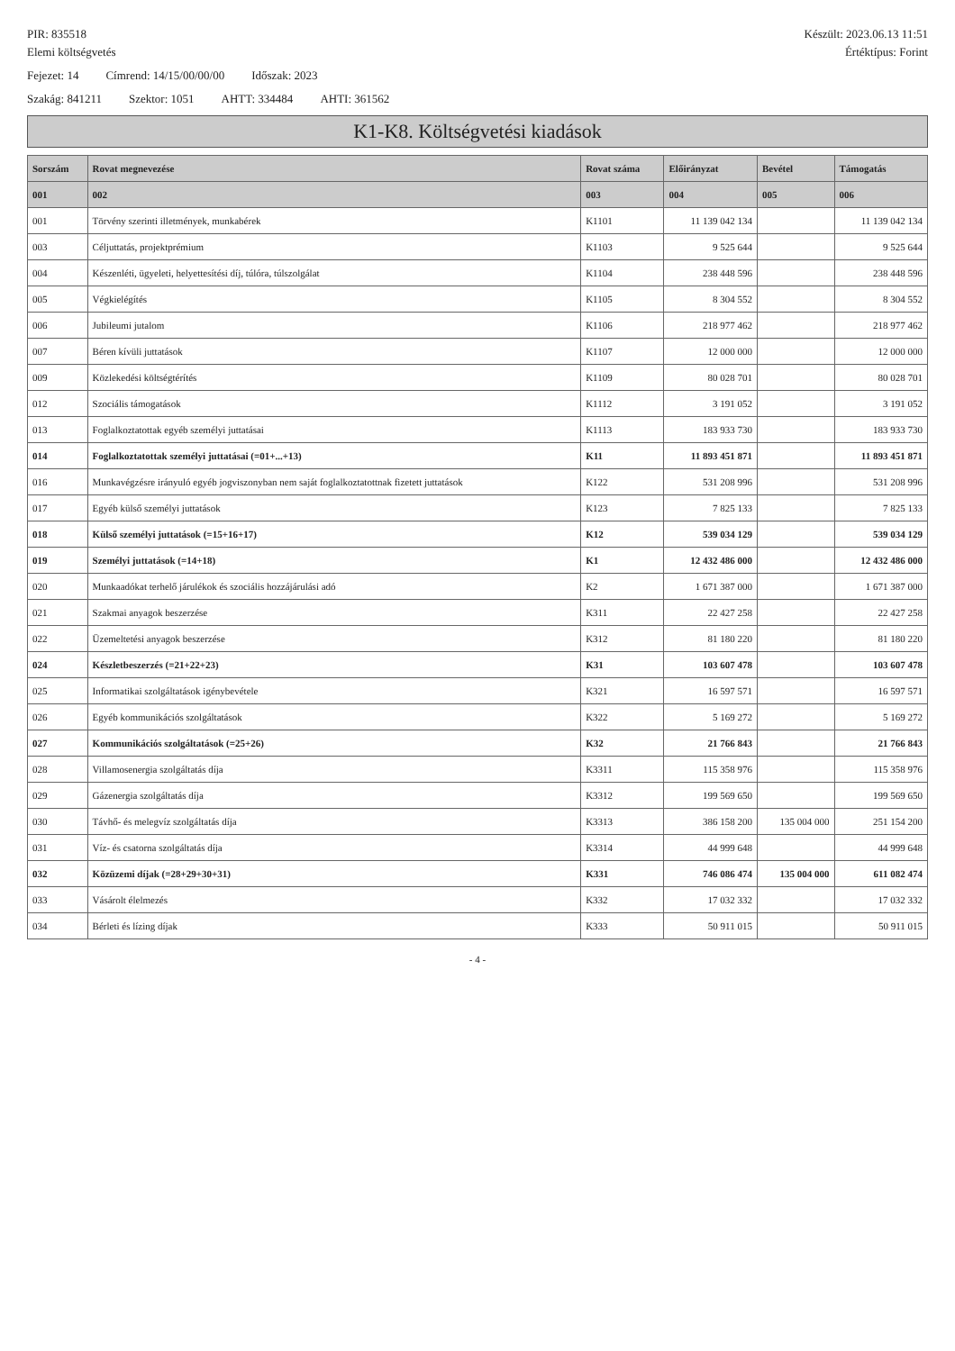PIR: 835518 Készült: 2023.06.13 11:51
Elemi költségvetés Értéktípus: Forint
Fejezet: 14 Címrend: 14/15/00/00/00 Időszak: 2023
Szakág: 841211 Szektor: 1051 AHTT: 334484 AHTI: 361562
K1-K8. Költségvetési kiadások
| Sorszám | Rovat megnevezése | Rovat száma | Előirányzat | Bevétel | Támogatás |
| --- | --- | --- | --- | --- | --- |
| 001 | 002 | 003 | 004 | 005 | 006 |
| 001 | Törvény szerinti illetmények, munkabérek | K1101 | 11 139 042 134 | | 11 139 042 134 |
| 003 | Céljuttatás, projektprémium | K1103 | 9 525 644 | | 9 525 644 |
| 004 | Készenléti, ügyeleti, helyettesítési díj, túlóra, túlszolgálat | K1104 | 238 448 596 | | 238 448 596 |
| 005 | Végkielégítés | K1105 | 8 304 552 | | 8 304 552 |
| 006 | Jubileumi jutalom | K1106 | 218 977 462 | | 218 977 462 |
| 007 | Béren kívüli juttatások | K1107 | 12 000 000 | | 12 000 000 |
| 009 | Közlekedési költségtérítés | K1109 | 80 028 701 | | 80 028 701 |
| 012 | Szociális támogatások | K1112 | 3 191 052 | | 3 191 052 |
| 013 | Foglalkoztatottak egyéb személyi juttatásai | K1113 | 183 933 730 | | 183 933 730 |
| 014 | Foglalkoztatottak személyi juttatásai (=01+...+13) | K11 | 11 893 451 871 | | 11 893 451 871 |
| 016 | Munkavégzésre irányuló egyéb jogviszonyban nem saját foglalkoztatottnak fizetett juttatások | K122 | 531 208 996 | | 531 208 996 |
| 017 | Egyéb külső személyi juttatások | K123 | 7 825 133 | | 7 825 133 |
| 018 | Külső személyi juttatások (=15+16+17) | K12 | 539 034 129 | | 539 034 129 |
| 019 | Személyi juttatások (=14+18) | K1 | 12 432 486 000 | | 12 432 486 000 |
| 020 | Munkaadókat terhelő járulékok és szociális hozzájárulási adó | K2 | 1 671 387 000 | | 1 671 387 000 |
| 021 | Szakmai anyagok beszerzése | K311 | 22 427 258 | | 22 427 258 |
| 022 | Üzemeltetési anyagok beszerzése | K312 | 81 180 220 | | 81 180 220 |
| 024 | Készletbeszerzés (=21+22+23) | K31 | 103 607 478 | | 103 607 478 |
| 025 | Informatikai szolgáltatások igénybevétele | K321 | 16 597 571 | | 16 597 571 |
| 026 | Egyéb kommunikációs szolgáltatások | K322 | 5 169 272 | | 5 169 272 |
| 027 | Kommunikációs szolgáltatások (=25+26) | K32 | 21 766 843 | | 21 766 843 |
| 028 | Villamosenergia szolgáltatás díja | K3311 | 115 358 976 | | 115 358 976 |
| 029 | Gázenergia szolgáltatás díja | K3312 | 199 569 650 | | 199 569 650 |
| 030 | Távhő- és melegvíz szolgáltatás díja | K3313 | 386 158 200 | 135 004 000 | 251 154 200 |
| 031 | Víz- és csatorna szolgáltatás díja | K3314 | 44 999 648 | | 44 999 648 |
| 032 | Közüzemi díjak (=28+29+30+31) | K331 | 746 086 474 | 135 004 000 | 611 082 474 |
| 033 | Vásárolt élelmezés | K332 | 17 032 332 | | 17 032 332 |
| 034 | Bérleti és lízing díjak | K333 | 50 911 015 | | 50 911 015 |
- 4 -